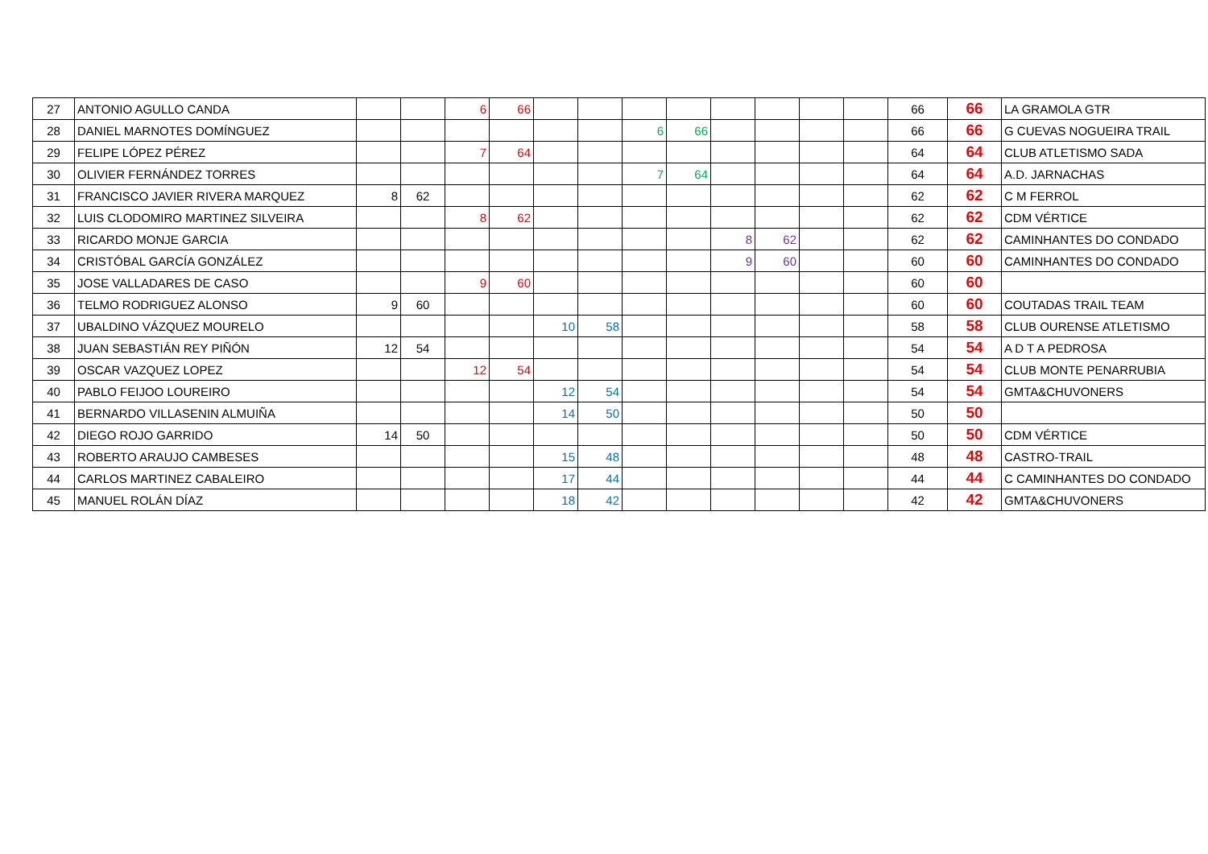| 27 | ANTONIO AGULLO CANDA | | | 6 | 66 | | | | | | | | | 66 | 66 | LA GRAMOLA GTR |
| 28 | DANIEL MARNOTES DOMÍNGUEZ | | | | | | | 6 | 66 | | | | | 66 | 66 | G CUEVAS NOGUEIRA TRAIL |
| 29 | FELIPE LÓPEZ PÉREZ | | | 7 | 64 | | | | | | | | | 64 | 64 | CLUB ATLETISMO SADA |
| 30 | OLIVIER FERNÁNDEZ TORRES | | | | | | | 7 | 64 | | | | | 64 | 64 | A.D. JARNACHAS |
| 31 | FRANCISCO JAVIER RIVERA MARQUEZ | 8 | 62 | | | | | | | | | | | 62 | 62 | C M FERROL |
| 32 | LUIS CLODOMIRO MARTINEZ SILVEIRA | | | 8 | 62 | | | | | | | | | 62 | 62 | CDM VÉRTICE |
| 33 | RICARDO MONJE GARCIA | | | | | | | | | 8 | 62 | | | 62 | 62 | CAMINHANTES DO CONDADO |
| 34 | CRISTÓBAL GARCÍA GONZÁLEZ | | | | | | | | | 9 | 60 | | | 60 | 60 | CAMINHANTES DO CONDADO |
| 35 | JOSE VALLADARES DE CASO | | | 9 | 60 | | | | | | | | | 60 | 60 | |
| 36 | TELMO RODRIGUEZ ALONSO | 9 | 60 | | | | | | | | | | | 60 | 60 | COUTADAS TRAIL TEAM |
| 37 | UBALDINO VÁZQUEZ MOURELO | | | | | 10 | 58 | | | | | | | 58 | 58 | CLUB OURENSE ATLETISMO |
| 38 | JUAN SEBASTIÁN REY PIÑÓN | 12 | 54 | | | | | | | | | | | 54 | 54 | A D T A PEDROSA |
| 39 | OSCAR VAZQUEZ LOPEZ | | | 12 | 54 | | | | | | | | | 54 | 54 | CLUB MONTE PENARRUBIA |
| 40 | PABLO FEIJOO LOUREIRO | | | | | 12 | 54 | | | | | | | 54 | 54 | GMTA&CHUVONERS |
| 41 | BERNARDO VILLASENIN ALMUIÑA | | | | | 14 | 50 | | | | | | | 50 | 50 | |
| 42 | DIEGO ROJO GARRIDO | 14 | 50 | | | | | | | | | | | 50 | 50 | CDM VÉRTICE |
| 43 | ROBERTO ARAUJO CAMBESES | | | | | 15 | 48 | | | | | | | 48 | 48 | CASTRO-TRAIL |
| 44 | CARLOS MARTINEZ CABALEIRO | | | | | 17 | 44 | | | | | | | 44 | 44 | C CAMINHANTES DO CONDADO |
| 45 | MANUEL ROLÁN DÍAZ | | | | | 18 | 42 | | | | | | | 42 | 42 | GMTA&CHUVONERS |